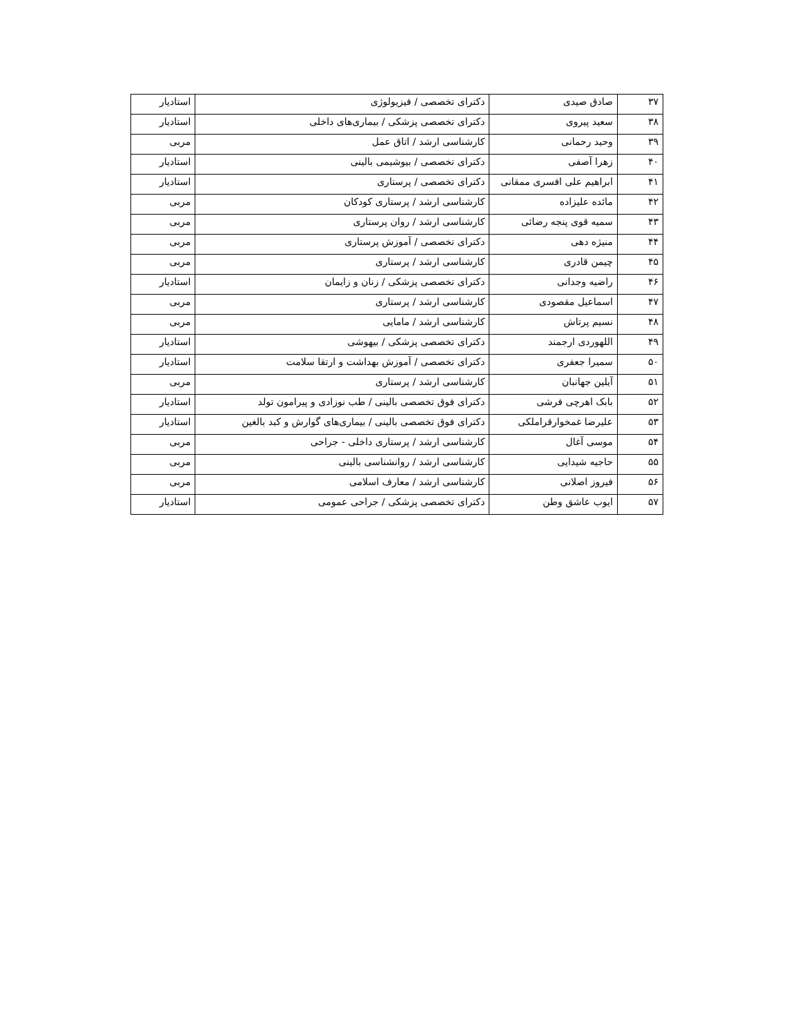| ۳۷ | صادق صیدی | دکترای تخصصی / فیزیولوژی | استادیار |
| ۳۸ | سعید پیروی | دکترای تخصصی پزشکی / بیماری‌های داخلی | استادیار |
| ۳۹ | وحید رحمانی | کارشناسی ارشد / اتاق عمل | مربی |
| ۴۰ | زهرا آصفی | دکترای تخصصی / بیوشیمی بالینی | استادیار |
| ۴۱ | ابراهیم علی افسری ممقانی | دکترای تخصصی / پرستاری | استادیار |
| ۴۲ | مائده علیزاده | کارشناسی ارشد / پرستاری کودکان | مربی |
| ۴۳ | سمیه قوی پنجه رضائی | کارشناسی ارشد / روان پرستاری | مربی |
| ۴۴ | منیژه دهی | دکترای تخصصی / آموزش پرستاری | مربی |
| ۴۵ | چیمن قادری | کارشناسی ارشد / پرستاری | مربی |
| ۴۶ | راضیه وجدانی | دکترای تخصصی پزشکی / زنان و زایمان | استادیار |
| ۴۷ | اسماعیل مقصودی | کارشناسی ارشد / پرستاری | مربی |
| ۴۸ | نسیم پرتاش | کارشناسی ارشد / مامایی | مربی |
| ۴۹ | اللهوردی ارجمند | دکترای تخصصی پزشکی / بیهوشی | استادیار |
| ۵۰ | سمیرا جعفری | دکترای تخصصی / آموزش بهداشت و ارتقا سلامت | استادیار |
| ۵۱ | آیلین جهانبان | کارشناسی ارشد / پرستاری | مربی |
| ۵۲ | بابک اهرچی فرشی | دکترای فوق تخصصی بالینی / طب نوزادی و پیرامون تولد | استادیار |
| ۵۳ | علیرضا غمخوارقراملکی | دکترای فوق تخصصی بالینی / بیماری‌های گوارش و کبد بالغین | استادیار |
| ۵۴ | موسی آغال | کارشناسی ارشد / پرستاری داخلی - جراحی | مربی |
| ۵۵ | حاجیه شیدایی | کارشناسی ارشد / روانشناسی بالینی | مربی |
| ۵۶ | فیروز اصلانی | کارشناسی ارشد / معارف اسلامی | مربی |
| ۵۷ | ایوب عاشق وطن | دکترای تخصصی پزشکی / جراحی عمومی | استادیار |